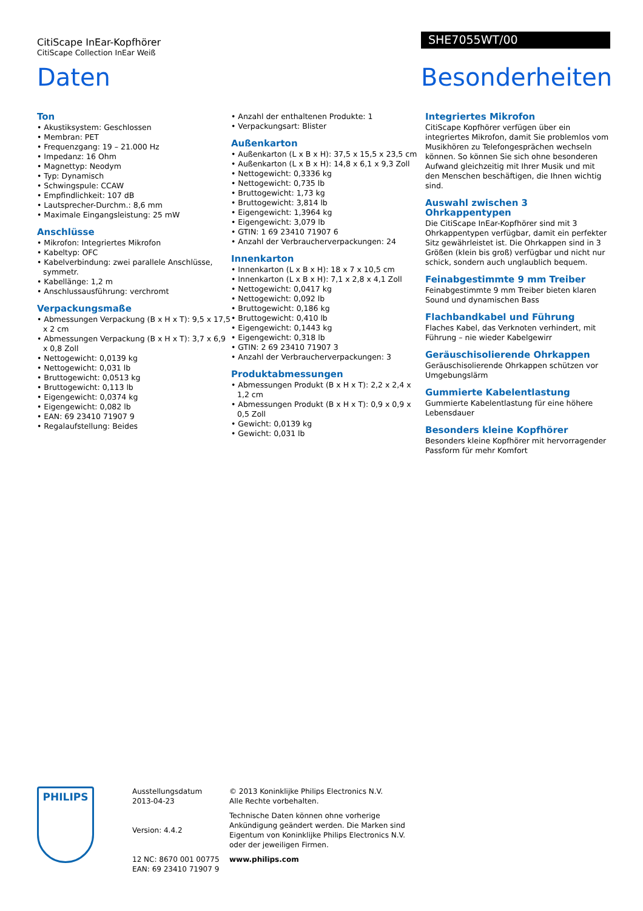CitiScape InEar-Kopfhörer
CitiScape Collection InEar Weiß
SHE7055WT/00
Daten Besonderheiten
Ton
• Akustiksystem: Geschlossen
• Membran: PET
• Frequenzgang: 19 – 21.000 Hz
• Impedanz: 16 Ohm
• Magnettyp: Neodym
• Typ: Dynamisch
• Schwingspule: CCAW
• Empfindlichkeit: 107 dB
• Lautsprecher-Durchm.: 8,6 mm
• Maximale Eingangsleistung: 25 mW
Anschlüsse
• Mikrofon: Integriertes Mikrofon
• Kabeltyp: OFC
• Kabelverbindung: zwei parallele Anschlüsse, symmetr.
• Kabellänge: 1,2 m
• Anschlussausführung: verchromt
Verpackungsmaße
• Abmessungen Verpackung (B x H x T): 9,5 x 17,5 x 2 cm
• Abmessungen Verpackung (B x H x T): 3,7 x 6,9 x 0,8 Zoll
• Nettogewicht: 0,0139 kg
• Nettogewicht: 0,031 lb
• Bruttogewicht: 0,0513 kg
• Bruttogewicht: 0,113 lb
• Eigengewicht: 0,0374 kg
• Eigengewicht: 0,082 lb
• EAN: 69 23410 71907 9
• Regalaufstellung: Beides
• Anzahl der enthaltenen Produkte: 1
• Verpackungsart: Blister
Außenkarton
• Außenkarton (L x B x H): 37,5 x 15,5 x 23,5 cm
• Außenkarton (L x B x H): 14,8 x 6,1 x 9,3 Zoll
• Nettogewicht: 0,3336 kg
• Nettogewicht: 0,735 lb
• Bruttogewicht: 1,73 kg
• Bruttogewicht: 3,814 lb
• Eigengewicht: 1,3964 kg
• Eigengewicht: 3,079 lb
• GTIN: 1 69 23410 71907 6
• Anzahl der Verbraucherverpackungen: 24
Innenkarton
• Innenkarton (L x B x H): 18 x 7 x 10,5 cm
• Innenkarton (L x B x H): 7,1 x 2,8 x 4,1 Zoll
• Nettogewicht: 0,0417 kg
• Nettogewicht: 0,092 lb
• Bruttogewicht: 0,186 kg
• Bruttogewicht: 0,410 lb
• Eigengewicht: 0,1443 kg
• Eigengewicht: 0,318 lb
• GTIN: 2 69 23410 71907 3
• Anzahl der Verbraucherverpackungen: 3
Produktabmessungen
• Abmessungen Produkt (B x H x T): 2,2 x 2,4 x 1,2 cm
• Abmessungen Produkt (B x H x T): 0,9 x 0,9 x 0,5 Zoll
• Gewicht: 0,0139 kg
• Gewicht: 0,031 lb
Integriertes Mikrofon
CitiScape Kopfhörer verfügen über ein integriertes Mikrofon, damit Sie problemlos vom Musikhören zu Telefongesprächen wechseln können. So können Sie sich ohne besonderen Aufwand gleichzeitig mit Ihrer Musik und mit den Menschen beschäftigen, die Ihnen wichtig sind.
Auswahl zwischen 3 Ohrkappentypen
Die CitiScape InEar-Kopfhörer sind mit 3 Ohrkappentypen verfügbar, damit ein perfekter Sitz gewährleistet ist. Die Ohrkappen sind in 3 Größen (klein bis groß) verfügbar und nicht nur schick, sondern auch unglaublich bequem.
Feinabgestimmte 9 mm Treiber
Feinabgestimmte 9 mm Treiber bieten klaren Sound und dynamischen Bass
Flachbandkabel und Führung
Flaches Kabel, das Verknoten verhindert, mit Führung – nie wieder Kabelgewirr
Geräuschisolierende Ohrkappen
Geräuschisolierende Ohrkappen schützen vor Umgebungslärm
Gummierte Kabelentlastung
Gummierte Kabelentlastung für eine höhere Lebensdauer
Besonders kleine Kopfhörer
Besonders kleine Kopfhörer mit hervorragender Passform für mehr Komfort
PHILIPS
Ausstellungsdatum
2013-04-23
Version: 4.4.2
12 NC: 8670 001 00775
EAN: 69 23410 71907 9
© 2013 Koninklijke Philips Electronics N.V.
Alle Rechte vorbehalten.
Technische Daten können ohne vorherige Ankündigung geändert werden. Die Marken sind Eigentum von Koninklijke Philips Electronics N.V. oder der jeweiligen Firmen.
www.philips.com